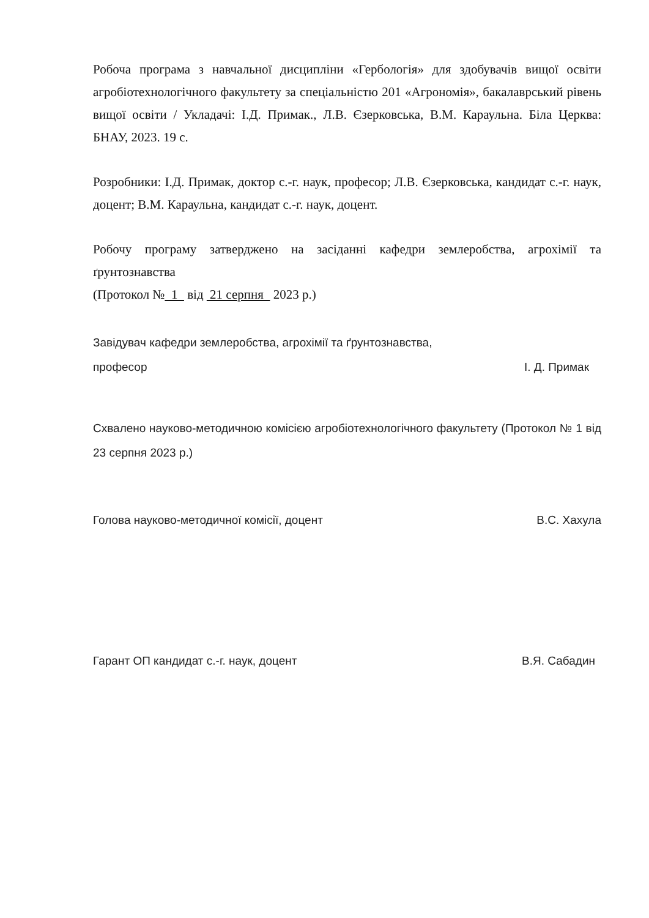Робоча програма з навчальної дисципліни «Гербологія» для здобувачів вищої освіти агробіотехнологічного факультету за спеціальністю 201 «Агрономія», бакалаврський рівень вищої освіти / Укладачі: І.Д. Примак., Л.В. Єзерковська, В.М. Караульна. Біла Церква: БНАУ, 2023. 19 с.
Розробники: І.Д. Примак, доктор с.-г. наук, професор; Л.В. Єзерковська, кандидат с.-г. наук, доцент; В.М. Караульна, кандидат с.-г. наук, доцент.
Робочу програму затверджено на засіданні кафедри землеробства, агрохімії та ґрунтознавства
(Протокол № 1 від 21 серпня 2023 р.)
Завідувач кафедри землеробства, агрохімії та ґрунтознавства,
професор І. Д. Примак
Схвалено науково-методичною комісією агробіотехнологічного факультету (Протокол № 1 від 23 серпня 2023 р.)
Голова науково-методичної комісії, доцент В.С. Хахула
Гарант ОП кандидат с.-г. наук, доцент В.Я. Сабадин